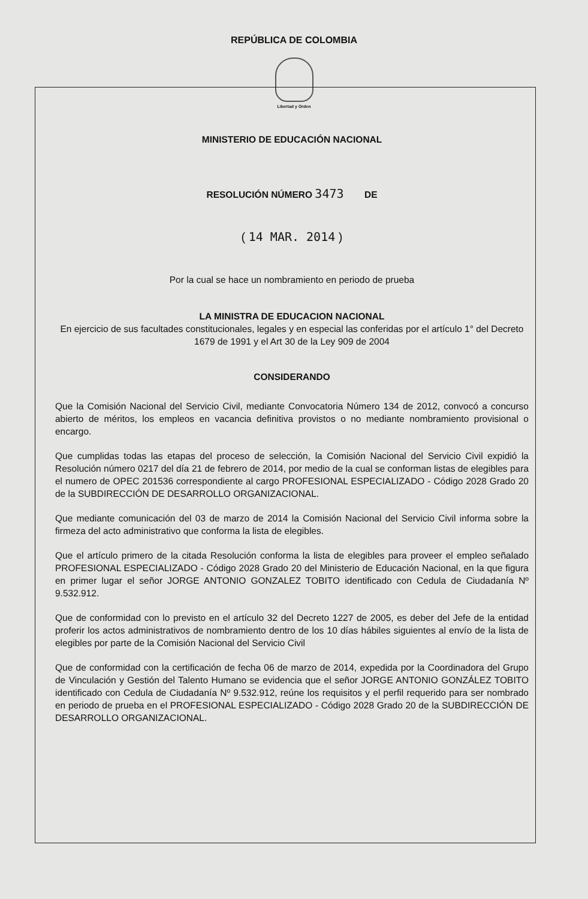REPÚBLICA DE COLOMBIA
Libertad y Orden
MINISTERIO DE EDUCACIÓN NACIONAL
RESOLUCIÓN NÚMERO 3473 DE
( 14 MAR. 2014 )
Por la cual se hace un nombramiento en periodo de prueba
LA MINISTRA DE EDUCACION NACIONAL
En ejercicio de sus facultades constitucionales, legales y en especial las conferidas por el artículo 1° del Decreto 1679 de 1991 y el Art 30 de la Ley 909 de 2004
CONSIDERANDO
Que la Comisión Nacional del Servicio Civil, mediante Convocatoria Número 134 de 2012, convocó a concurso abierto de méritos, los empleos en vacancia definitiva provistos o no mediante nombramiento provisional o encargo.
Que cumplidas todas las etapas del proceso de selección, la Comisión Nacional del Servicio Civil expidió la Resolución número 0217 del día 21 de febrero de 2014, por medio de la cual se conforman listas de elegibles para el numero de OPEC 201536 correspondiente al cargo PROFESIONAL ESPECIALIZADO - Código 2028 Grado 20 de la SUBDIRECCIÓN DE DESARROLLO ORGANIZACIONAL.
Que mediante comunicación del 03 de marzo de 2014 la Comisión Nacional del Servicio Civil informa sobre la firmeza del acto administrativo que conforma la lista de elegibles.
Que el artículo primero de la citada Resolución conforma la lista de elegibles para proveer el empleo señalado PROFESIONAL ESPECIALIZADO - Código 2028 Grado 20 del Ministerio de Educación Nacional, en la que figura en primer lugar el señor JORGE ANTONIO GONZALEZ TOBITO identificado con Cedula de Ciudadanía Nº 9.532.912.
Que de conformidad con lo previsto en el artículo 32 del Decreto 1227 de 2005, es deber del Jefe de la entidad proferir los actos administrativos de nombramiento dentro de los 10 días hábiles siguientes al envío de la lista de elegibles por parte de la Comisión Nacional del Servicio Civil
Que de conformidad con la certificación de fecha 06 de marzo de 2014, expedida por la Coordinadora del Grupo de Vinculación y Gestión del Talento Humano se evidencia que el señor JORGE ANTONIO GONZÁLEZ TOBITO identificado con Cedula de Ciudadanía Nº 9.532.912, reúne los requisitos y el perfil requerido para ser nombrado en periodo de prueba en el PROFESIONAL ESPECIALIZADO - Código 2028 Grado 20 de la SUBDIRECCIÓN DE DESARROLLO ORGANIZACIONAL.